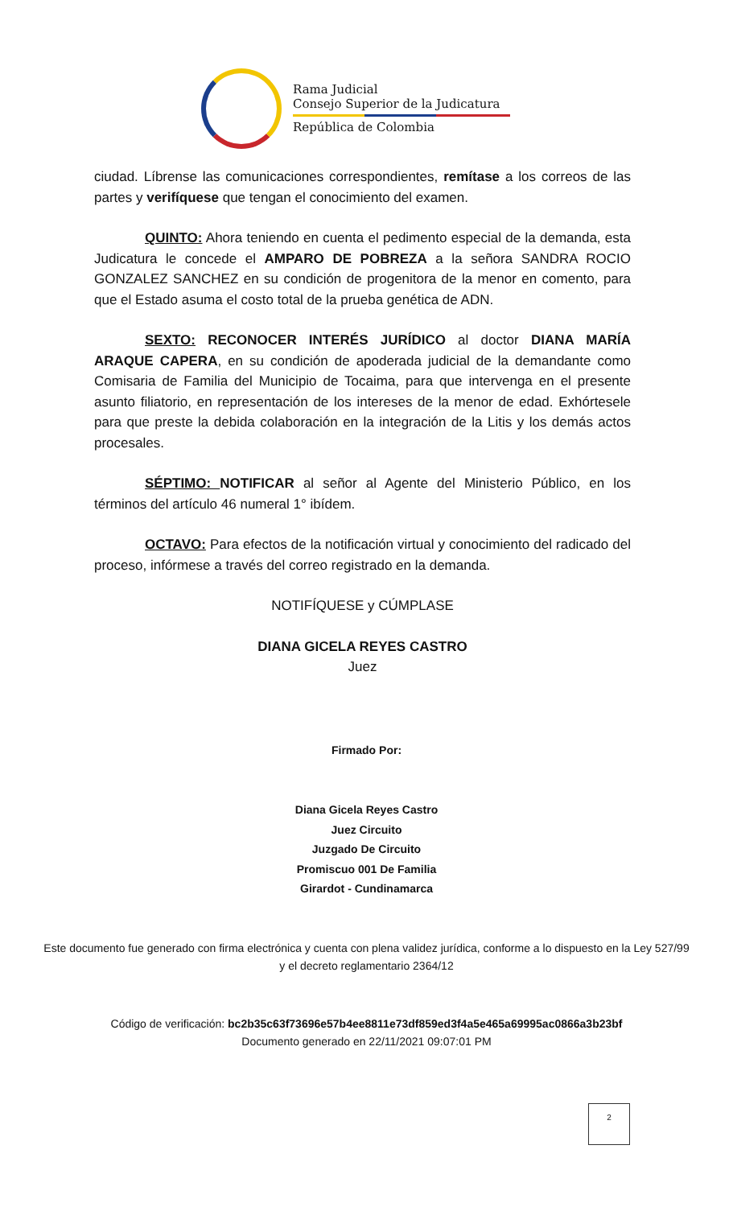Rama Judicial
Consejo Superior de la Judicatura
República de Colombia
ciudad. Líbrense las comunicaciones correspondientes, remítase a los correos de las partes y verifíquese que tengan el conocimiento del examen.
QUINTO: Ahora teniendo en cuenta el pedimento especial de la demanda, esta Judicatura le concede el AMPARO DE POBREZA a la señora SANDRA ROCIO GONZALEZ SANCHEZ en su condición de progenitora de la menor en comento, para que el Estado asuma el costo total de la prueba genética de ADN.
SEXTO: RECONOCER INTERÉS JURÍDICO al doctor DIANA MARÍA ARAQUE CAPERA, en su condición de apoderada judicial de la demandante como Comisaria de Familia del Municipio de Tocaima, para que intervenga en el presente asunto filiatorio, en representación de los intereses de la menor de edad. Exhórtesele para que preste la debida colaboración en la integración de la Litis y los demás actos procesales.
SÉPTIMO: NOTIFICAR al señor al Agente del Ministerio Público, en los términos del artículo 46 numeral 1° ibídem.
OCTAVO: Para efectos de la notificación virtual y conocimiento del radicado del proceso, infórmese a través del correo registrado en la demanda.
NOTIFÍQUESE y CÚMPLASE
DIANA GICELA REYES CASTRO
Juez
Firmado Por:
Diana Gicela Reyes Castro
Juez Circuito
Juzgado De Circuito
Promiscuo 001 De Familia
Girardot - Cundinamarca
Este documento fue generado con firma electrónica y cuenta con plena validez jurídica, conforme a lo dispuesto en la Ley 527/99 y el decreto reglamentario 2364/12
Código de verificación: bc2b35c63f73696e57b4ee8811e73df859ed3f4a5e465a69995ac0866a3b23bf
Documento generado en 22/11/2021 09:07:01 PM
2